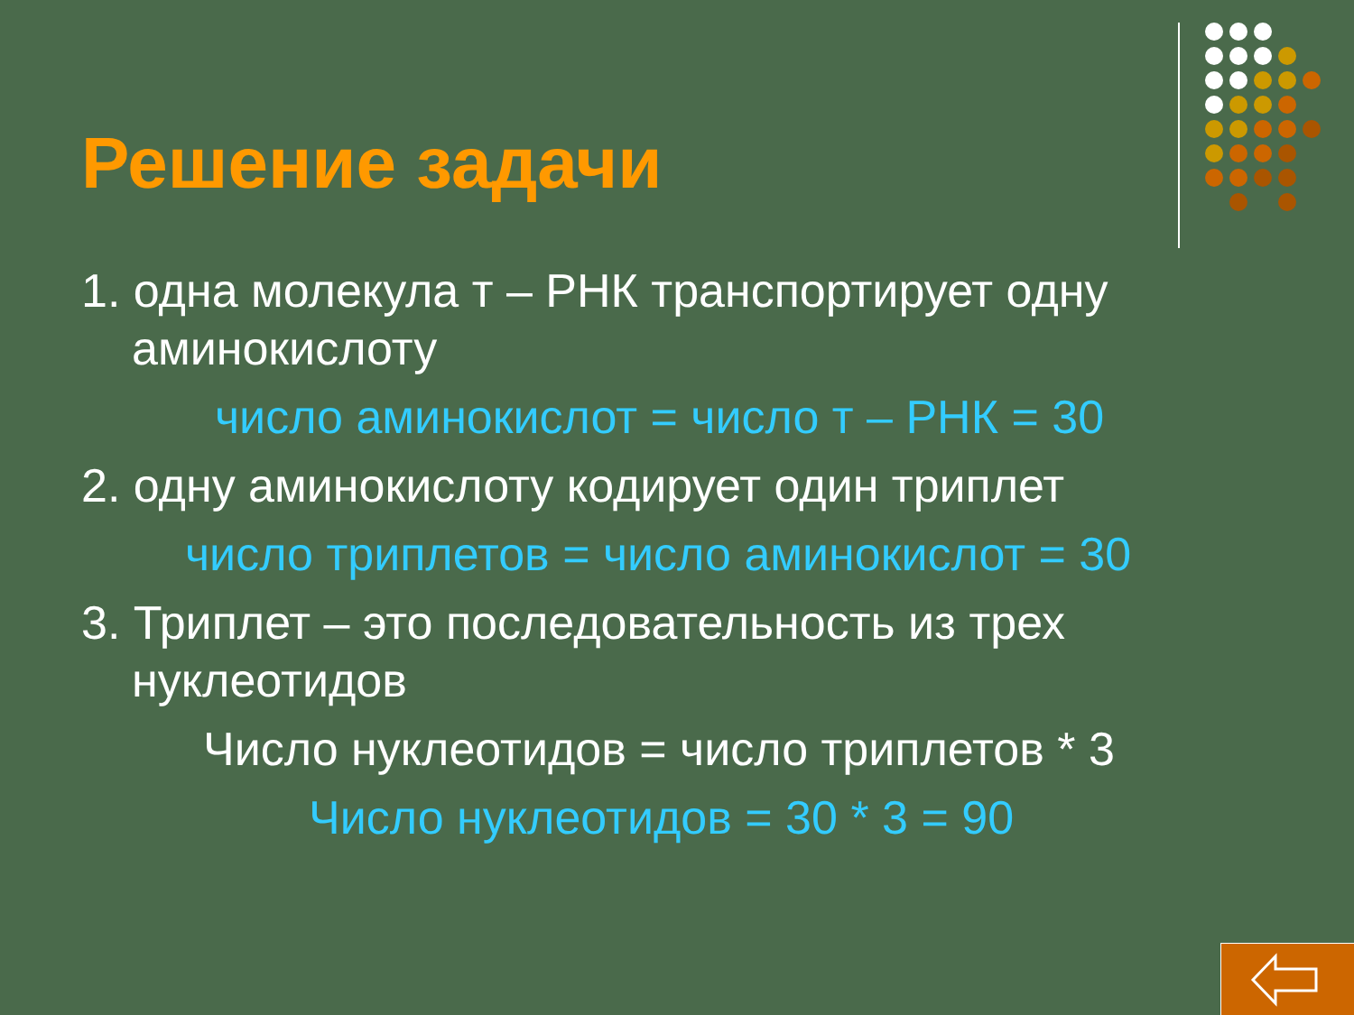Решение задачи
1. одна молекула т – РНК транспортирует одну аминокислоту
число аминокислот = число т – РНК = 30
2. одну аминокислоту кодирует один триплет
число триплетов = число аминокислот = 30
3. Триплет – это последовательность из трех нуклеотидов
Число нуклеотидов = число триплетов * 3
Число нуклеотидов = 30 * 3 = 90